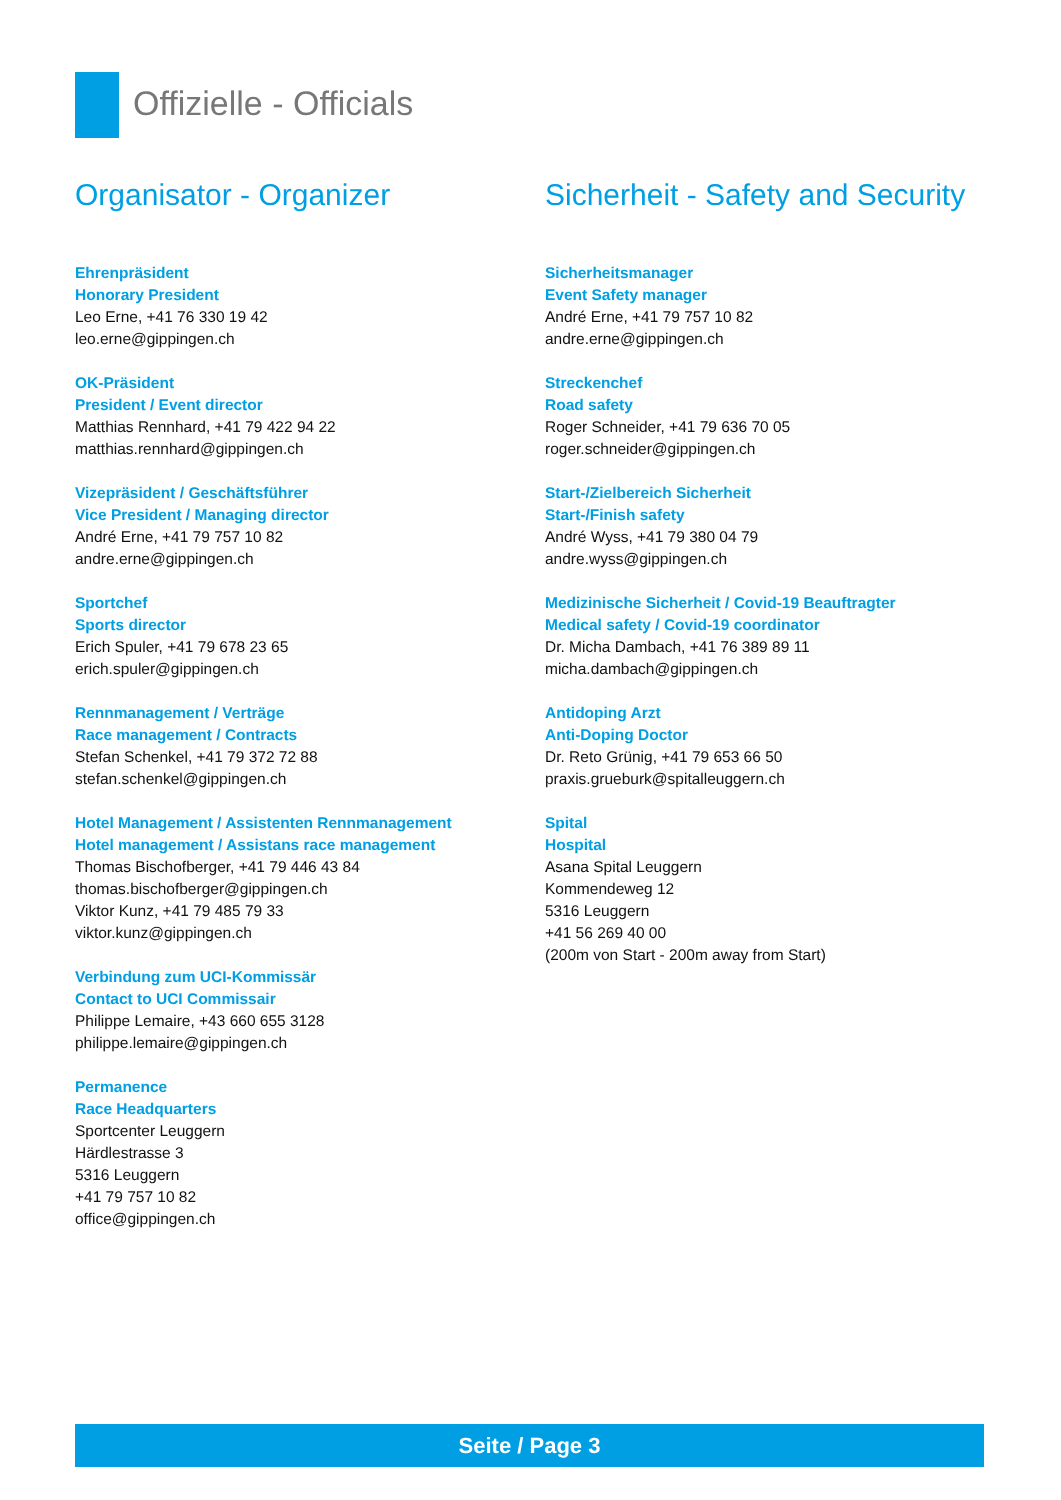Offizielle - Officials
Organisator - Organizer
Ehrenpräsident
Honorary President
Leo Erne, +41 76 330 19 42
leo.erne@gippingen.ch
OK-Präsident
President / Event director
Matthias Rennhard, +41 79 422 94 22
matthias.rennhard@gippingen.ch
Vizepräsident / Geschäftsführer
Vice President / Managing director
André Erne, +41 79 757 10 82
andre.erne@gippingen.ch
Sportchef
Sports director
Erich Spuler, +41 79 678 23 65
erich.spuler@gippingen.ch
Rennmanagement / Verträge
Race management / Contracts
Stefan Schenkel, +41 79 372 72 88
stefan.schenkel@gippingen.ch
Hotel Management / Assistenten Rennmanagement
Hotel management / Assistans race management
Thomas Bischofberger, +41 79 446 43 84
thomas.bischofberger@gippingen.ch
Viktor Kunz, +41 79 485 79 33
viktor.kunz@gippingen.ch
Verbindung zum UCI-Kommissär
Contact to UCI Commissair
Philippe Lemaire, +43 660 655 3128
philippe.lemaire@gippingen.ch
Permanence
Race Headquarters
Sportcenter Leuggern
Härdlestrasse 3
5316 Leuggern
+41 79 757 10 82
office@gippingen.ch
Sicherheit - Safety and Security
Sicherheitsmanager
Event Safety manager
André Erne, +41 79 757 10 82
andre.erne@gippingen.ch
Streckenchef
Road safety
Roger Schneider, +41 79 636 70 05
roger.schneider@gippingen.ch
Start-/Zielbereich Sicherheit
Start-/Finish safety
André Wyss, +41 79 380 04 79
andre.wyss@gippingen.ch
Medizinische Sicherheit / Covid-19 Beauftragter
Medical safety / Covid-19 coordinator
Dr. Micha Dambach, +41 76 389 89 11
micha.dambach@gippingen.ch
Antidoping Arzt
Anti-Doping Doctor
Dr. Reto Grünig, +41 79 653 66 50
praxis.grueburk@spitalleuggern.ch
Spital
Hospital
Asana Spital Leuggern
Kommendeweg 12
5316 Leuggern
+41 56 269 40 00
(200m von Start - 200m away from Start)
Seite / Page 3